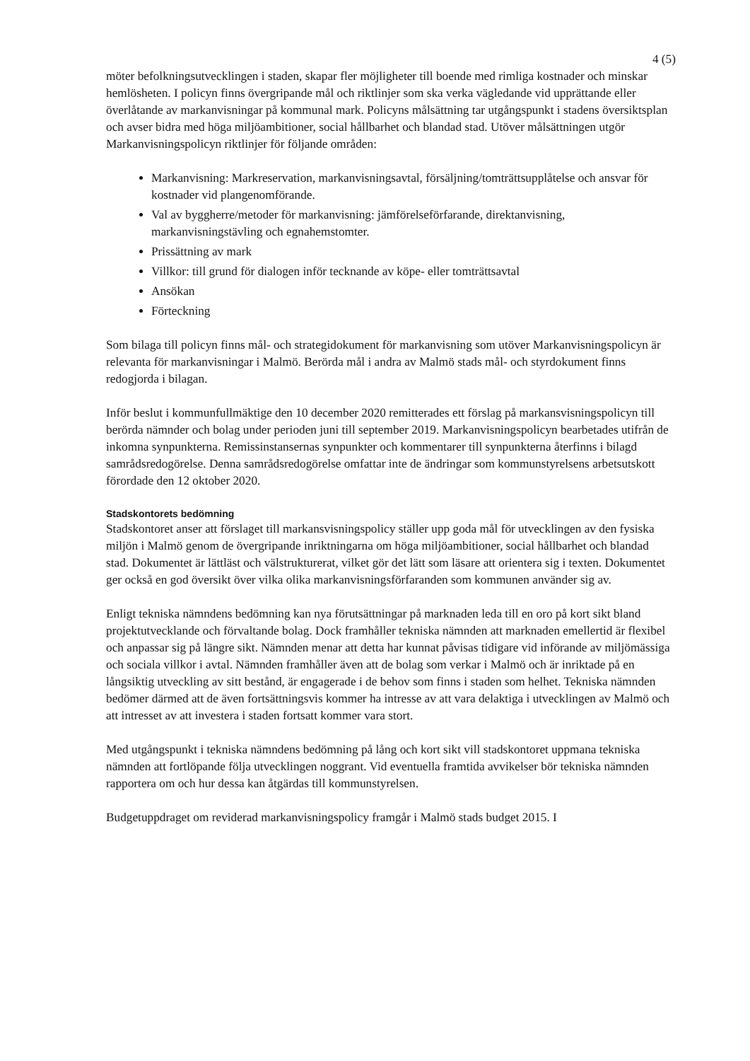4 (5)
möter befolkningsutvecklingen i staden, skapar fler möjligheter till boende med rimliga kostnader och minskar hemlösheten. I policyn finns övergripande mål och riktlinjer som ska verka vägledande vid upprättande eller överlåtande av markanvisningar på kommunal mark. Policyns målsättning tar utgångspunkt i stadens översiktsplan och avser bidra med höga miljöambitioner, social hållbarhet och blandad stad. Utöver målsättningen utgör Markanvisningspolicyn riktlinjer för följande områden:
Markanvisning: Markreservation, markanvisningsavtal, försäljning/tomträttsupplåtelse och ansvar för kostnader vid plangenomförande.
Val av byggherre/metoder för markanvisning: jämförelseförfarande, direktanvisning, markanvisningstävling och egnahemstomter.
Prissättning av mark
Villkor: till grund för dialogen inför tecknande av köpe- eller tomträttsavtal
Ansökan
Förteckning
Som bilaga till policyn finns mål- och strategidokument för markanvisning som utöver Markanvisningspolicyn är relevanta för markanvisningar i Malmö. Berörda mål i andra av Malmö stads mål- och styrdokument finns redogjorda i bilagan.
Inför beslut i kommunfullmäktige den 10 december 2020 remitterades ett förslag på markansvisningspolicyn till berörda nämnder och bolag under perioden juni till september 2019. Markanvisningspolicyn bearbetades utifrån de inkomna synpunkterna. Remissinstansernas synpunkter och kommentarer till synpunkterna återfinns i bilagd samrådsredogörelse. Denna samrådsredogörelse omfattar inte de ändringar som kommunstyrelsens arbetsutskott förordade den 12 oktober 2020.
Stadskontorets bedömning
Stadskontoret anser att förslaget till markansvisningspolicy ställer upp goda mål för utvecklingen av den fysiska miljön i Malmö genom de övergripande inriktningarna om höga miljöambitioner, social hållbarhet och blandad stad. Dokumentet är lättläst och välstrukturerat, vilket gör det lätt som läsare att orientera sig i texten. Dokumentet ger också en god översikt över vilka olika markanvisningsförfaranden som kommunen använder sig av.
Enligt tekniska nämndens bedömning kan nya förutsättningar på marknaden leda till en oro på kort sikt bland projektutvecklande och förvaltande bolag. Dock framhåller tekniska nämnden att marknaden emellertid är flexibel och anpassar sig på längre sikt. Nämnden menar att detta har kunnat påvisas tidigare vid införande av miljömässiga och sociala villkor i avtal. Nämnden framhåller även att de bolag som verkar i Malmö och är inriktade på en långsiktig utveckling av sitt bestånd, är engagerade i de behov som finns i staden som helhet. Tekniska nämnden bedömer därmed att de även fortsättningsvis kommer ha intresse av att vara delaktiga i utvecklingen av Malmö och att intresset av att investera i staden fortsatt kommer vara stort.
Med utgångspunkt i tekniska nämndens bedömning på lång och kort sikt vill stadskontoret uppmana tekniska nämnden att fortlöpande följa utvecklingen noggrant. Vid eventuella framtida avvikelser bör tekniska nämnden rapportera om och hur dessa kan åtgärdas till kommunstyrelsen.
Budgetuppdraget om reviderad markanvisningspolicy framgår i Malmö stads budget 2015. I